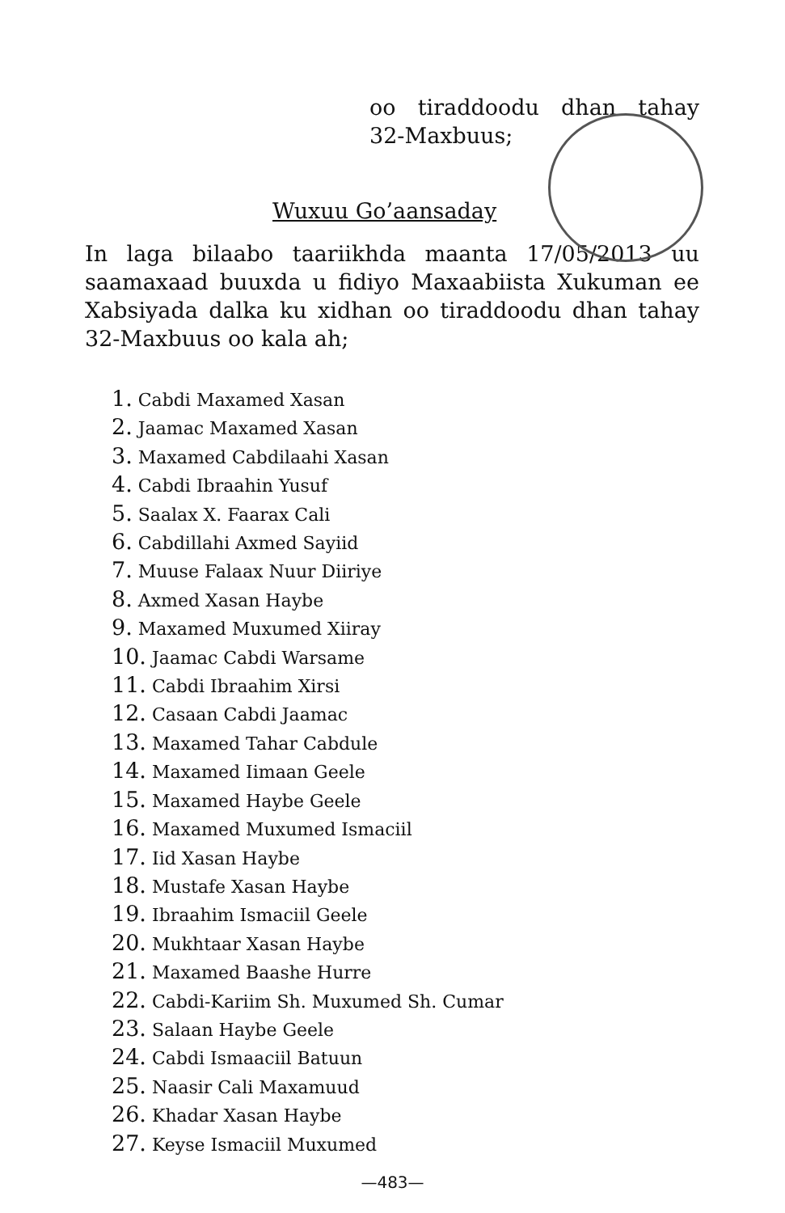oo tiraddoodu dhan tahay
32-Maxbuus;
Wuxuu Go’aansaday
In laga bilaabo taariikhda maanta 17/05/2013 uu saamaxaad buuxda u fidiyo Maxaabiista Xukuman ee Xabsiyada dalka ku xidhan oo tiraddoodu dhan tahay 32-Maxbuus oo kala ah;
1. Cabdi Maxamed Xasan
2. Jaamac Maxamed Xasan
3. Maxamed Cabdilaahi Xasan
4. Cabdi Ibraahin Yusuf
5. Saalax X. Faarax Cali
6. Cabdillahi Axmed Sayiid
7. Muuse Falaax Nuur Diiriye
8. Axmed Xasan Haybe
9. Maxamed Muxumed Xiiray
10. Jaamac Cabdi Warsame
11. Cabdi Ibraahim Xirsi
12. Casaan Cabdi Jaamac
13. Maxamed Tahar Cabdule
14. Maxamed Iimaan Geele
15. Maxamed Haybe Geele
16. Maxamed Muxumed Ismaciil
17. Iid Xasan Haybe
18. Mustafe Xasan Haybe
19. Ibraahim Ismaciil Geele
20. Mukhtaar Xasan Haybe
21. Maxamed Baashe Hurre
22. Cabdi-Kariim Sh. Muxumed Sh. Cumar
23. Salaan Haybe Geele
24. Cabdi Ismaaciil Batuun
25. Naasir Cali Maxamuud
26. Khadar Xasan Haybe
27. Keyse Ismaciil Muxumed
—483—